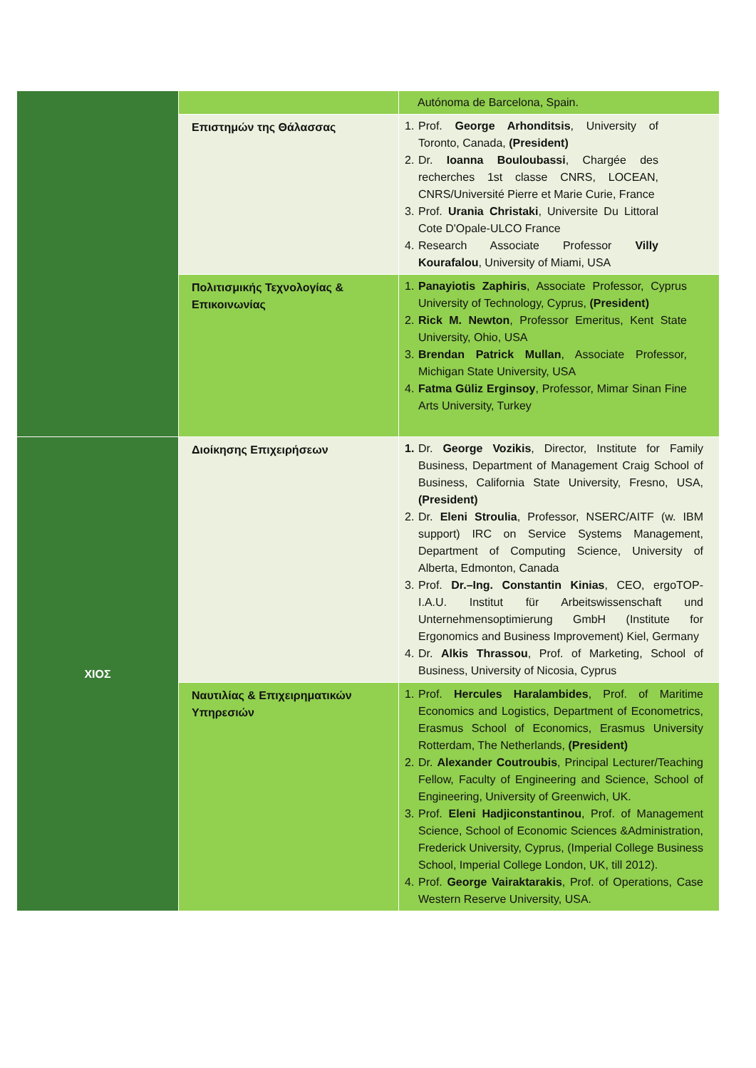| | | Autónoma de Barcelona, Spain. |
| | Επιστημών της Θάλασσας | 1. Prof. George Arhonditsis , University of Toronto, Canada, (President) 2. Dr. Ioanna Bouloubassi , Chargée des recherches 1st classe CNRS, LOCEAN, CNRS/Université Pierre et Marie Curie, France 3. Prof. Urania Christaki , Universite Du Littoral Cote D'Opale-ULCO France 4. Research Associate Professor Villy Kourafalou , University of Miami, USA |
| | Πολιτισμικής Τεχνολογίας & Επικοινωνίας | 1. Panayiotis Zaphiris , Associate Professor, Cyprus University of Technology, Cyprus, (President) 2. Rick M. Newton , Professor Emeritus, Kent State University, Ohio, USA 3. Brendan Patrick Mullan , Associate Professor, Michigan State University, USA 4. Fatma Güliz Erginsoy , Professor, Mimar Sinan Fine Arts University, Turkey |
| ΧΙΟΣ | Διοίκησης Επιχειρήσεων | 1. Dr. George Vozikis , Director, Institute for Family Business, Department of Management Craig School of Business, California State University, Fresno, USA, (President) 2. Dr. Eleni Stroulia , Professor, NSERC/AITF (w. IBM support) IRC on Service Systems Management, Department of Computing Science, University of Alberta, Edmonton, Canada 3. Prof. Dr.–Ing. Constantin Kinias , CEO, ergoTOP- I.A.U. Institut für Arbeitswissenschaft und Unternehmensoptimierung GmbH (Institute for Ergonomics and Business Improvement) Kiel, Germany 4. Dr. Alkis Thrassou , Prof. of Marketing, School of Business, University of Nicosia, Cyprus |
| | Ναυτιλίας & Επιχειρηματικών Υπηρεσιών | 1. Prof. Hercules Haralambides , Prof. of Maritime Economics and Logistics, Department of Econometrics, Erasmus School of Economics, Erasmus University Rotterdam, The Netherlands, (President) 2. Dr. Alexander Coutroubis , Principal Lecturer/Teaching Fellow, Faculty of Engineering and Science, School of Engineering, University of Greenwich, UK. 3. Prof. Eleni Hadjiconstantinou , Prof. of Management Science, School of Economic Sciences &Administration, Frederick University, Cyprus, (Imperial College Business School, Imperial College London, UK, till 2012). 4. Prof. George Vairaktarakis , Prof. of Operations, Case Western Reserve University, USA. |